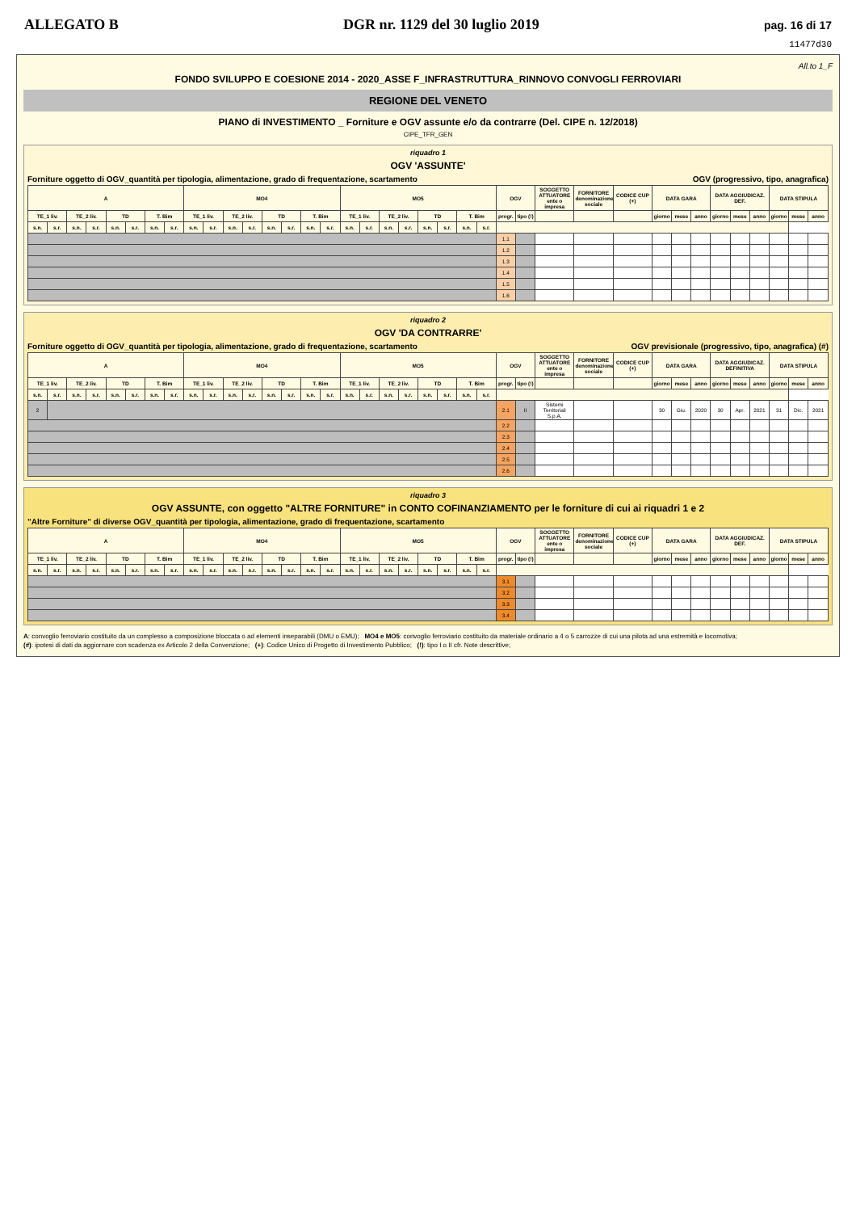ALLEGATO B DGR nr. 1129 del 30 luglio 2019 pag. 16 di 17
11477d30
All.to 1_F
FONDO SVILUPPO E COESIONE 2014 - 2020_ASSE F_INFRASTRUTTURA_RINNOVO CONVOGLI FERROVIARI
REGIONE DEL VENETO
PIANO di INVESTIMENTO _ Forniture e OGV assunte e/o da contrarre (Del. CIPE n. 12/2018)
CIPE_TFR_GEN
riquadro 1
OGV 'ASSUNTE'
Forniture oggetto di OGV_quantità per tipologia, alimentazione, grado di frequentazione, scartamento OGV (progressivo, tipo, anagrafica)
| A | | | | | | | | MO4 | | | | | | | | MO5 | | | | | | | | OGV | | SOGGETTO ATTUATORE ente o impresa | FORNITORE denominazione sociale | CODICE CUP (+) | DATA GARA | | | DATA AGGIUDICAZ. DEF. | | | DATA STIPULA | | |
| --- | --- | --- | --- | --- | --- | --- | --- | --- | --- | --- | --- | --- | --- | --- | --- | --- | --- | --- | --- | --- | --- | --- | --- | --- | --- | --- | --- | --- | --- | --- | --- | --- | --- | --- | --- | --- | --- |
| TE_1 liv. | | TE_2 liv. | | TD | | T. Bim | | TE_1 liv. | | TE_2 liv. | | TD | | T. Bim | | TE_1 liv. | | TE_2 liv. | | TD | | T. Bim | | progr. | tipo (!) | | | | giorno | mese | anno | giorno | mese | anno | giorno | mese | anno |
| s.n. | s.r. | s.n. | s.r. | s.n. | s.r. | s.n. | s.r. | s.n. | s.r. | s.n. | s.r. | s.n. | s.r. | s.n. | s.r. | s.n. | s.r. | s.n. | s.r. | s.n. | s.r. | s.n. | s.r. | | | | | | | | | | | | | | |
| | | | | | | | | | | | | | | | | | | | | | | | | 1.1 | | | | | | | | | | | | | |
| | | | | | | | | | | | | | | | | | | | | | | | | 1.2 | | | | | | | | | | | | | |
| | | | | | | | | | | | | | | | | | | | | | | | | 1.3 | | | | | | | | | | | | | |
| | | | | | | | | | | | | | | | | | | | | | | | | 1.4 | | | | | | | | | | | | | |
| | | | | | | | | | | | | | | | | | | | | | | | | 1.5 | | | | | | | | | | | | | |
| | | | | | | | | | | | | | | | | | | | | | | | | 1.6 | | | | | | | | | | | | | |
riquadro 2
OGV 'DA CONTRARRE'
Forniture oggetto di OGV_quantità per tipologia, alimentazione, grado di frequentazione, scartamento OGV previsionale (progressivo, tipo, anagrafica) (#)
| A | | | | | | | | MO4 | | | | | | | | MO5 | | | | | | | | OGV | | SOGGETTO ATTUATORE ente o impresa | FORNITORE denominazione sociale | CODICE CUP (+) | DATA GARA | | | DATA AGGIUDICAZ. DEFINITIVA | | | DATA STIPULA | | |
| --- | --- | --- | --- | --- | --- | --- | --- | --- | --- | --- | --- | --- | --- | --- | --- | --- | --- | --- | --- | --- | --- | --- | --- | --- | --- | --- | --- | --- | --- | --- | --- | --- | --- | --- | --- | --- | --- |
| TE_1 liv. | | TE_2 liv. | | TD | | T. Bim | | TE_1 liv. | | TE_2 liv. | | TD | | T. Bim | | TE_1 liv. | | TE_2 liv. | | TD | | T. Bim | | progr. | tipo (!) | | | | giorno | mese | anno | giorno | mese | anno | giorno | mese | anno |
| s.n. | s.r. | s.n. | s.r. | s.n. | s.r. | s.n. | s.r. | s.n. | s.r. | s.n. | s.r. | s.n. | s.r. | s.n. | s.r. | s.n. | s.r. | s.n. | s.r. | s.n. | s.r. | s.n. | s.r. | | | | | | | | | | | | | | |
| 2 | | | | | | | | | | | | | | | | | | | | | | | | 2.1 | II | Sistemi Territoriali S.p.A. | | | 30 | Giu. | 2020 | 30 | Apr. | 2021 | 31 | Dic. | 2021 |
| | | | | | | | | | | | | | | | | | | | | | | | | 2.2 | | | | | | | | | | | | | |
| | | | | | | | | | | | | | | | | | | | | | | | | 2.3 | | | | | | | | | | | | | |
| | | | | | | | | | | | | | | | | | | | | | | | | 2.4 | | | | | | | | | | | | | |
| | | | | | | | | | | | | | | | | | | | | | | | | 2.5 | | | | | | | | | | | | | |
| | | | | | | | | | | | | | | | | | | | | | | | | 2.6 | | | | | | | | | | | | | |
riquadro 3
OGV ASSUNTE, con oggetto "ALTRE FORNITURE" in CONTO COFINANZIAMENTO per le forniture di cui ai riquadri 1 e 2
"Altre Forniture" di diverse OGV_quantità per tipologia, alimentazione, grado di frequentazione, scartamento
| A | | | | | | | | MO4 | | | | | | | | MO5 | | | | | | | | OGV | | SOGGETTO ATTUATORE ente o impresa | FORNITORE denominazione sociale | CODICE CUP (+) | DATA GARA | | | DATA AGGIUDICAZ. DEF. | | | DATA STIPULA | | |
| --- | --- | --- | --- | --- | --- | --- | --- | --- | --- | --- | --- | --- | --- | --- | --- | --- | --- | --- | --- | --- | --- | --- | --- | --- | --- | --- | --- | --- | --- | --- | --- | --- | --- | --- | --- | --- | --- |
| TE_1 liv. | | TE_2 liv. | | TD | | T. Bim | | TE_1 liv. | | TE_2 liv. | | TD | | T. Bim | | TE_1 liv. | | TE_2 liv. | | TD | | T. Bim | | progr. | tipo (!) | | | | giorno | mese | anno | giorno | mese | anno | giorno | mese | anno |
| s.n. | s.r. | s.n. | s.r. | s.n. | s.r. | s.n. | s.r. | s.n. | s.r. | s.n. | s.r. | s.n. | s.r. | s.n. | s.r. | s.n. | s.r. | s.n. | s.r. | s.n. | s.r. | s.n. | s.r. | | | | | | | | | | | | | | |
| | | | | | | | | | | | | | | | | | | | | | | | | 3.1 | | | | | | | | | | | | | |
| | | | | | | | | | | | | | | | | | | | | | | | | 3.2 | | | | | | | | | | | | | |
| | | | | | | | | | | | | | | | | | | | | | | | | 3.3 | | | | | | | | | | | | | |
| | | | | | | | | | | | | | | | | | | | | | | | | 3.4 | | | | | | | | | | | | | |
A: convoglio ferroviario costituito da un complesso a composizione bloccata o ad elementi inseparabili (DMU o EMU); MO4 e MO5: convoglio ferroviario costituito da materiale ordinario a 4 o 5 carrozze di cui una pilota ad una estremità e locomotiva;
(#): ipotesi di dati da aggiornare con scadenza ex Articolo 2 della Convenzione; (+): Codice Unico di Progetto di Investimento Pubblico; (!): tipo I o II cfr. Note descrittive;